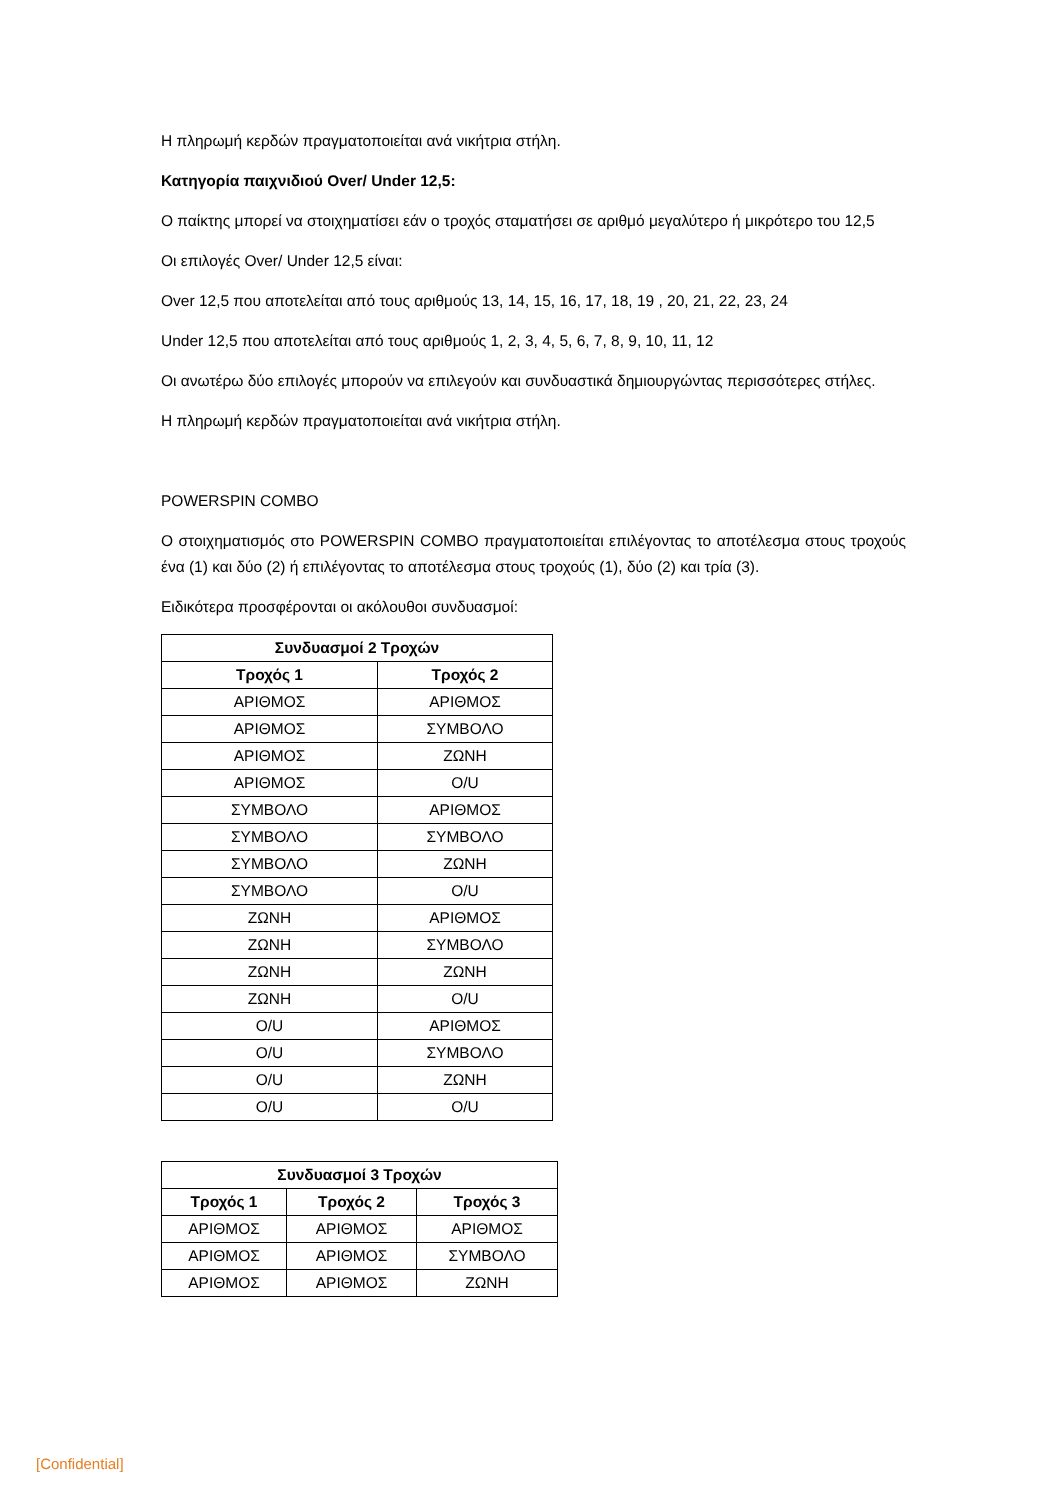Η πληρωμή κερδών πραγματοποιείται ανά νικήτρια στήλη.
Κατηγορία παιχνιδιού Over/ Under 12,5:
Ο παίκτης μπορεί να στοιχηματίσει εάν ο τροχός σταματήσει σε αριθμό μεγαλύτερο ή μικρότερο του 12,5
Οι επιλογές Over/ Under 12,5 είναι:
Over 12,5 που αποτελείται από τους αριθμούς 13, 14, 15, 16, 17, 18, 19 , 20, 21, 22, 23, 24
Under 12,5 που αποτελείται από τους αριθμούς 1, 2, 3, 4, 5, 6, 7, 8, 9, 10, 11, 12
Οι ανωτέρω δύο επιλογές μπορούν να επιλεγούν και συνδυαστικά δημιουργώντας περισσότερες στήλες.
Η πληρωμή κερδών πραγματοποιείται ανά νικήτρια στήλη.
POWERSPIN COMBO
Ο στοιχηματισμός στο POWERSPIN COMBO πραγματοποιείται επιλέγοντας το αποτέλεσμα στους τροχούς ένα (1) και δύο (2) ή επιλέγοντας το αποτέλεσμα στους τροχούς (1), δύο (2) και τρία (3).
Ειδικότερα προσφέρονται οι ακόλουθοι συνδυασμοί:
| Συνδυασμοί 2 Τροχών | |
| --- | --- |
| Τροχός 1 | Τροχός 2 |
| ΑΡΙΘΜΟΣ | ΑΡΙΘΜΟΣ |
| ΑΡΙΘΜΟΣ | ΣΥΜΒΟΛΟ |
| ΑΡΙΘΜΟΣ | ΖΩΝΗ |
| ΑΡΙΘΜΟΣ | O/U |
| ΣΥΜΒΟΛΟ | ΑΡΙΘΜΟΣ |
| ΣΥΜΒΟΛΟ | ΣΥΜΒΟΛΟ |
| ΣΥΜΒΟΛΟ | ΖΩΝΗ |
| ΣΥΜΒΟΛΟ | O/U |
| ΖΩΝΗ | ΑΡΙΘΜΟΣ |
| ΖΩΝΗ | ΣΥΜΒΟΛΟ |
| ΖΩΝΗ | ΖΩΝΗ |
| ΖΩΝΗ | O/U |
| O/U | ΑΡΙΘΜΟΣ |
| O/U | ΣΥΜΒΟΛΟ |
| O/U | ΖΩΝΗ |
| O/U | O/U |
| Συνδυασμοί 3 Τροχών | | |
| --- | --- | --- |
| Τροχός 1 | Τροχός 2 | Τροχός 3 |
| ΑΡΙΘΜΟΣ | ΑΡΙΘΜΟΣ | ΑΡΙΘΜΟΣ |
| ΑΡΙΘΜΟΣ | ΑΡΙΘΜΟΣ | ΣΥΜΒΟΛΟ |
| ΑΡΙΘΜΟΣ | ΑΡΙΘΜΟΣ | ΖΩΝΗ |
[Confidential]